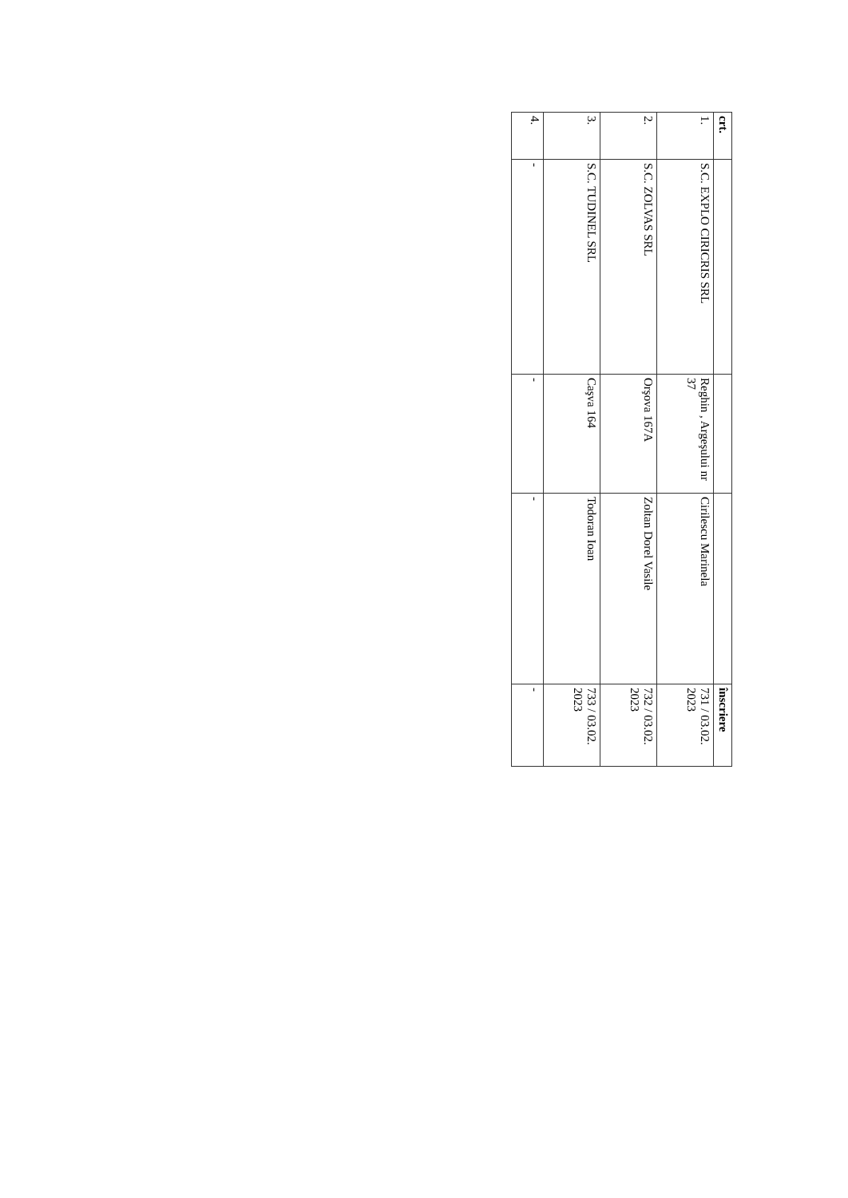| crt. | | | | înscriere |
| --- | --- | --- | --- | --- |
| 1. | S.C. EXPLO CIRICRIS SRL | Reghin , Argeşului nr 37 | Cirilescu Marinela | 731 / 03.02. 2023 |
| 2. | S.C. ZOLVAS SRL | Orşova 167A | Zoltan Dorel Vasile | 732 / 03.02. 2023 |
| 3. | S.C. TUDINEL SRL | Caşva 164 | Todoran Ioan | 733 / 03.02. 2023 |
| 4. | - | - | - | - |